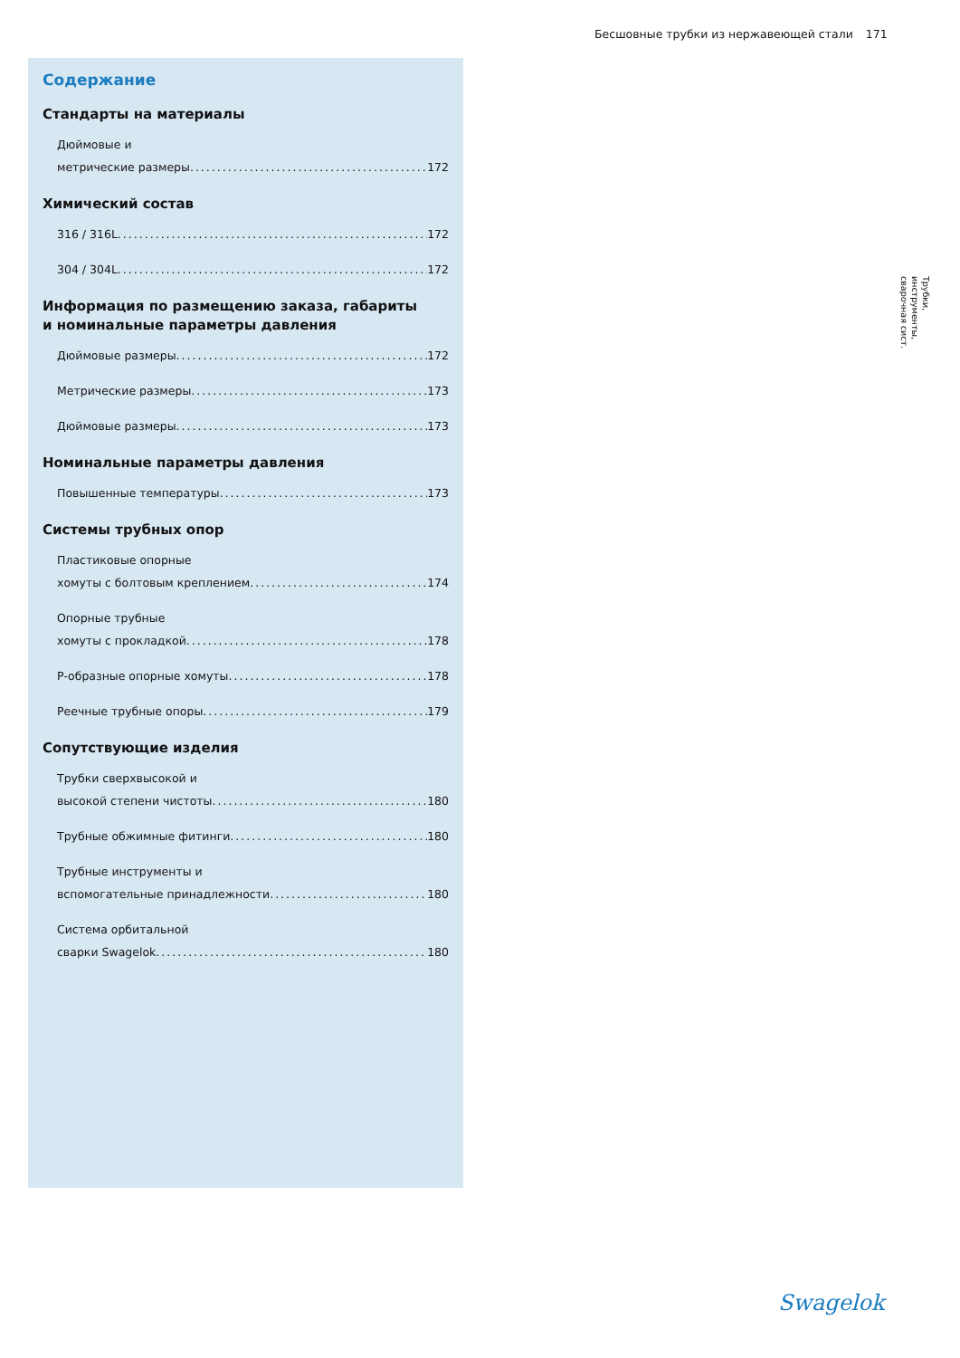Бесшовные трубки из нержавеющей стали 171
Содержание
Стандарты на материалы
Дюймовые и
метрические размеры 172
Химический состав
316 / 316L 172
304 / 304L 172
Информация по размещению заказа, габариты
и номинальные параметры давления
Дюймовые размеры 172
Метрические размеры 173
Дюймовые размеры 173
Номинальные параметры давления
Повышенные температуры 173
Системы трубных опор
Пластиковые опорные
хомуты с болтовым креплением 174
Опорные трубные
хомуты с прокладкой 178
Р-образные опорные хомуты 178
Реечные трубные опоры 179
Сопутствующие изделия
Трубки сверхвысокой и
высокой степени чистоты 180
Трубные обжимные фитинги 180
Трубные инструменты и
вспомогательные принадлежности 180
Система орбитальной
сварки Swagelok 180
Трубки,
инструменты,
сварочная сист.
Swagelok